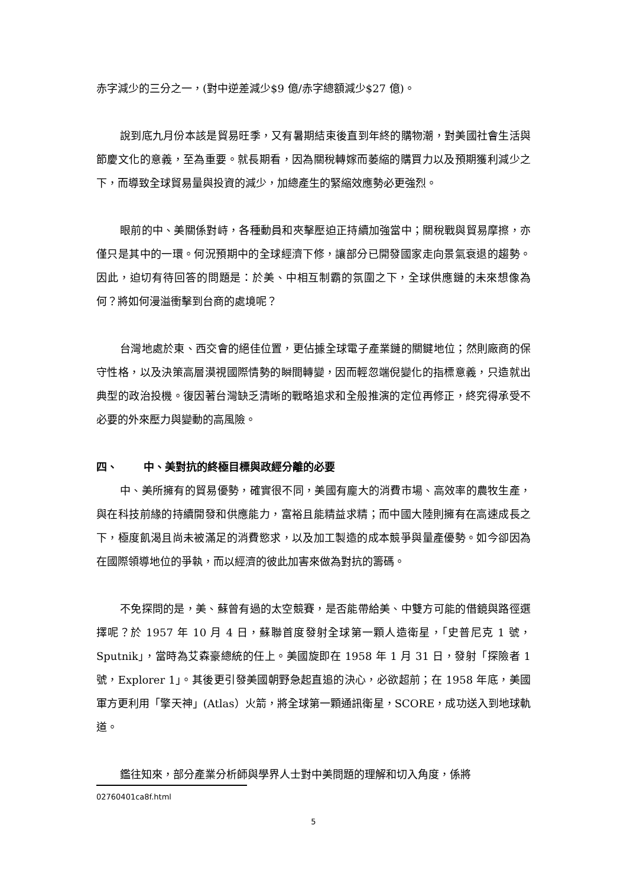赤字減少的三分之一，(對中逆差減少$9 億/赤字總額減少$27 億)。
說到底九月份本該是貿易旺季，又有暑期結束後直到年終的購物潮，對美國社會生活與節慶文化的意義，至為重要。就長期看，因為關稅轉嫁而萎縮的購買力以及預期獲利減少之下，而導致全球貿易量與投資的減少，加總產生的緊縮效應勢必更強烈。
眼前的中、美關係對峙，各種動員和夾擊壓迫正持續加強當中；關稅戰與貿易摩擦，亦僅只是其中的一環。何況預期中的全球經濟下修，讓部分已開發國家走向景氣衰退的趨勢。因此，迫切有待回答的問題是：於美、中相互制霸的氛圍之下，全球供應鏈的未來想像為何？將如何漫溢衝擊到台商的處境呢？
台灣地處於東、西交會的絕佳位置，更佔據全球電子產業鏈的關鍵地位；然則廠商的保守性格，以及決策高層漠視國際情勢的瞬間轉變，因而輕忽端倪變化的指標意義，只造就出典型的政治投機。復因著台灣缺乏清晰的戰略追求和全般推演的定位再修正，終究得承受不必要的外來壓力與變動的高風險。
四、 中、美對抗的終極目標與政經分離的必要
中、美所擁有的貿易優勢，確實很不同，美國有龐大的消費市場、高效率的農牧生產，與在科技前緣的持續開發和供應能力，富裕且能精益求精；而中國大陸則擁有在高速成長之下，極度飢渴且尚未被滿足的消費慾求，以及加工製造的成本競爭與量產優勢。如今卻因為在國際領導地位的爭執，而以經濟的彼此加害來做為對抗的籌碼。
不免探問的是，美、蘇曾有過的太空競賽，是否能帶給美、中雙方可能的借鏡與路徑選擇呢？於 1957 年 10 月 4 日，蘇聯首度發射全球第一顆人造衛星，「史普尼克 1 號，Sputnik」，當時為艾森豪總統的任上。美國旋即在 1958 年 1 月 31 日，發射「探險者 1 號，Explorer 1」。其後更引發美國朝野急起直追的決心，必欲超前；在 1958 年底，美國軍方更利用「擎天神」(Atlas）火箭，將全球第一顆通訊衛星，SCORE，成功送入到地球軌道。
鑑往知來，部分產業分析師與學界人士對中美問題的理解和切入角度，係將
02760401ca8f.html
5